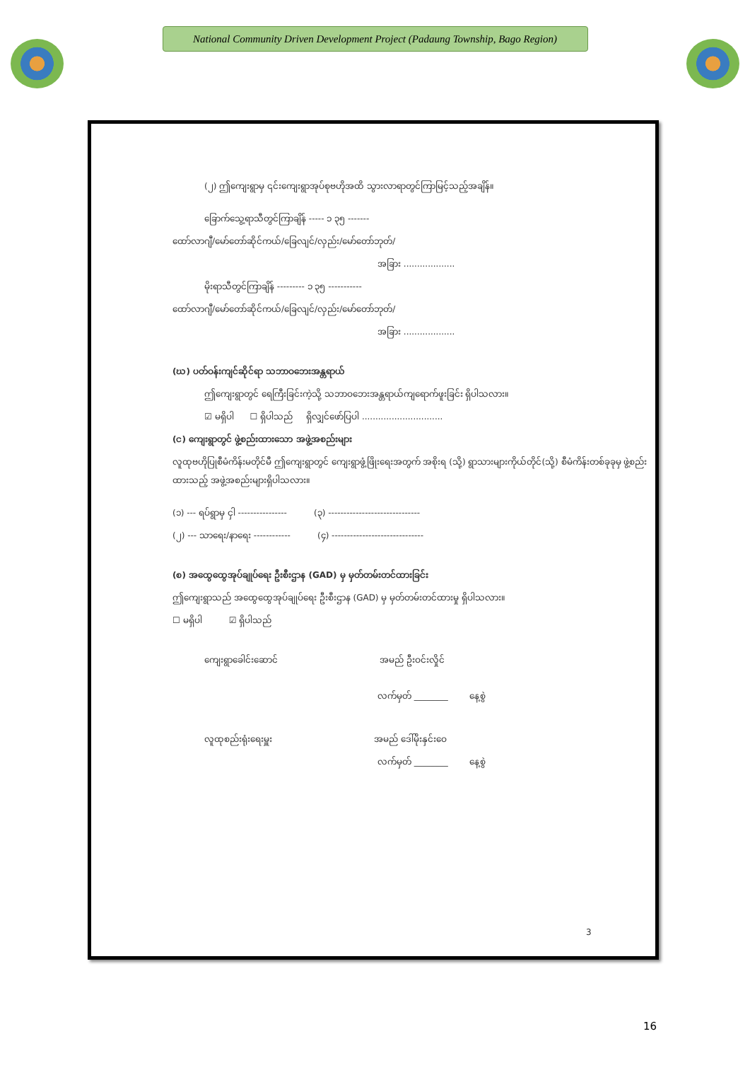National Community Driven Development Project (Padaung Township, Bago Region)
(၂) ဤကျေးရွာမှ ၎င်းကျေးရွာအုပ်စုဗဟိုအထိ သွားလာရာတွင်ကြာမြင့်သည့်အချိန်။
ခြောက်သွေ့ရာသီတွင်ကြာချိန် ----- ၁ ၃၅ -------
ထော်လာဂျီ/မော်တော်ဆိုင်ကယ်/ခြေလျင်/လှည်း/မော်တော်ဘုတ်/
အခြား ...................
မိုးရာသီတွင်ကြာချိန် --------- ၁ ၃၅ -----------
ထော်လာဂျီ/မော်တော်ဆိုင်ကယ်/ခြေလျင်/လှည်း/မော်တော်ဘုတ်/
အခြား ...................
(ဃ) ပတ်ဝန်းကျင်ဆိုင်ရာ သဘာဝဘေးအန္တရာယ်
ဤကျေးရွာတွင် ရေကြီးခြင်းကဲ့သို့ သဘာဝဘေးအန္တရာယ်ကျရောက်ဖူးခြင်း ရှိပါသလား။
☑ မရှိပါ ☐ ရှိပါသည် ရှိလျှင်ဖော်ပြပါ ..............................
(င) ကျေးရွာတွင် ဖွဲ့စည်းထားသော အဖွဲ့အစည်းများ
လူထုဗဟိုပြုစီမံကိန်းမတိုင်မီ ဤကျေးရွာတွင် ကျေးရွာဖွံ့ဖြိုးရေးအတွက် အစိုးရ (သို့) ရွာသားများကိုယ်တိုင်(သို့) စီမံကိန်းတစ်ခုခုမှ ဖွဲ့စည်းထားသည့် အဖွဲ့အစည်းများရှိပါသလား။
(၁) --- ရပ်ရွာမှ ငှါ ---------------- (၃) ------------------------------
(၂) --- သာရေး/နာရေး ------------ (၄) ------------------------------
(စ) အထွေထွေအုပ်ချုပ်ရေး ဦးစီးဌာန (GAD) မှ မှတ်တမ်းတင်ထားခြင်း
ဤကျေးရွာသည် အထွေထွေအုပ်ချုပ်ရေး ဦးစီးဌာန (GAD) မှ မှတ်တမ်းတင်ထားမှု ရှိပါသလား။
☐ မရှိပါ ☑ ရှိပါသည်
ကျေးရွာခေါင်းဆောင် အမည် ဦးဝင်းလှိုင်
လက်မှတ် ________ နေ့စွဲ
လူထုစည်းရုံးရေးမှူး အမည် ဒေါ်မိုးနှင်းဝေ
လက်မှတ် ________ နေ့စွဲ
3
16